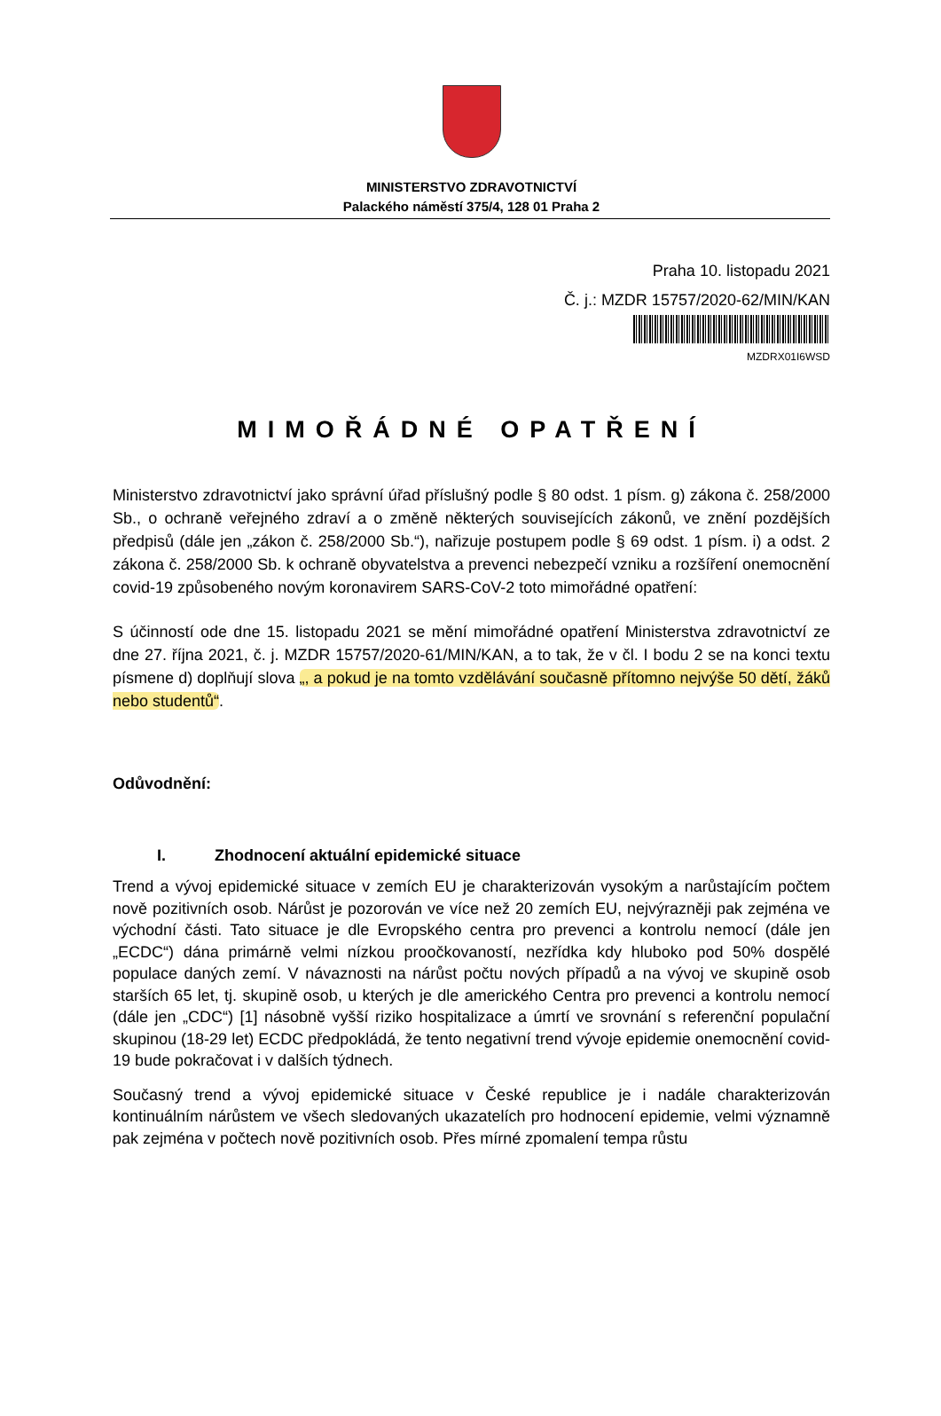MINISTERSTVO ZDRAVOTNICTVÍ
Palackého náměstí 375/4, 128 01 Praha 2
Praha 10. listopadu 2021
Č. j.: MZDR 15757/2020-62/MIN/KAN
MZDRX01I6WSD
MIMOŘÁDNÉ OPATŘENÍ
Ministerstvo zdravotnictví jako správní úřad příslušný podle § 80 odst. 1 písm. g) zákona č. 258/2000 Sb., o ochraně veřejného zdraví a o změně některých souvisejících zákonů, ve znění pozdějších předpisů (dále jen „zákon č. 258/2000 Sb.“), nařizuje postupem podle § 69 odst. 1 písm. i) a odst. 2 zákona č. 258/2000 Sb. k ochraně obyvatelstva a prevenci nebezpečí vzniku a rozšíření onemocnění covid-19 způsobeného novým koronavirem SARS-CoV-2 toto mimořádné opatření:
S účinností ode dne 15. listopadu 2021 se mění mimořádné opatření Ministerstva zdravotnictví ze dne 27. října 2021, č. j. MZDR 15757/2020-61/MIN/KAN, a to tak, že v čl. I bodu 2 se na konci textu písmene d) doplňují slova „, a pokud je na tomto vzdělávání současně přítomno nejvýše 50 dětí, žáků nebo studentů“.
Odůvodnění:
I. Zhodnocení aktuální epidemické situace
Trend a vývoj epidemické situace v zemích EU je charakterizován vysokým a narůstajícím počtem nově pozitivních osob. Nárůst je pozorován ve více než 20 zemích EU, nejvýrazněji pak zejména ve východní části. Tato situace je dle Evropského centra pro prevenci a kontrolu nemocí (dále jen „ECDC“) dána primárně velmi nízkou proočkovaností, nezřídka kdy hluboko pod 50% dospělé populace daných zemí. V návaznosti na nárůst počtu nových případů a na vývoj ve skupině osob starších 65 let, tj. skupině osob, u kterých je dle amerického Centra pro prevenci a kontrolu nemocí (dále jen „CDC“) [1] násobně vyšší riziko hospitalizace a úmrtí ve srovnání s referenční populační skupinou (18-29 let) ECDC předpokládá, že tento negativní trend vývoje epidemie onemocnění covid-19 bude pokračovat i v dalších týdnech.
Současný trend a vývoj epidemické situace v České republice je i nadále charakterizován kontinuálním nárůstem ve všech sledovaných ukazatelích pro hodnocení epidemie, velmi významně pak zejména v počtech nově pozitivních osob. Přes mírné zpomalení tempa růstu